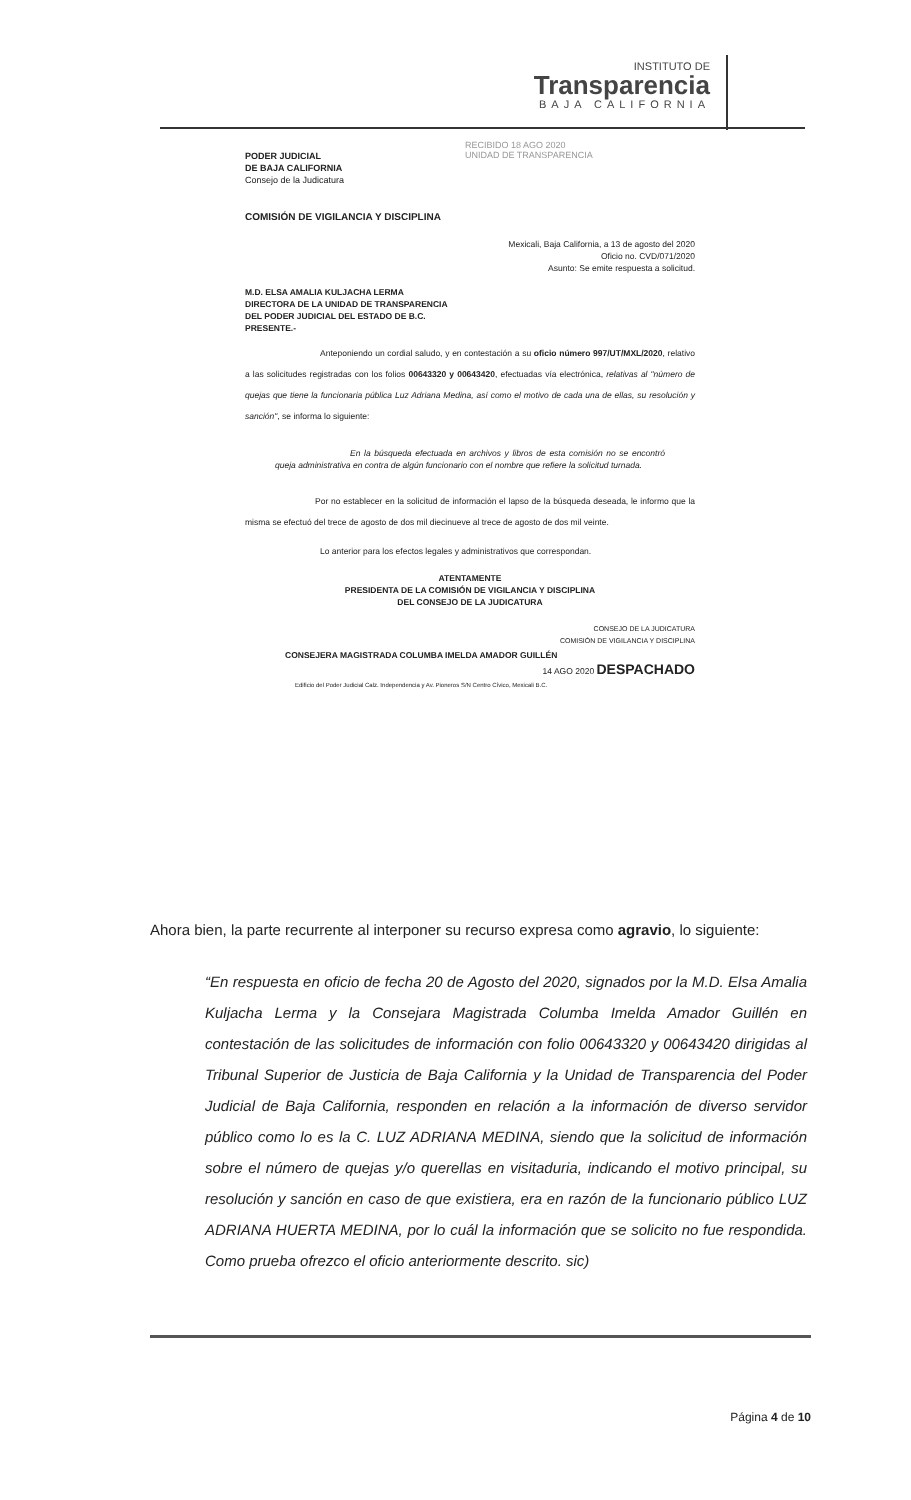INSTITUTO DE
Transparencia
BAJA CALIFORNIA
PODER JUDICIAL
DE BAJA CALIFORNIA
Consejo de la Judicatura
COMISIÓN DE VIGILANCIA Y DISCIPLINA
Mexicali, Baja California, a 13 de agosto del 2020
Oficio no. CVD/071/2020
Asunto: Se emite respuesta a solicitud.
M.D. ELSA AMALIA KULJACHA LERMA
DIRECTORA DE LA UNIDAD DE TRANSPARENCIA
DEL PODER JUDICIAL DEL ESTADO DE B.C.
PRESENTE.-
Anteponiendo un cordial saludo, y en contestación a su oficio número 997/UT/MXL/2020, relativo a las solicitudes registradas con los folios 00643320 y 00643420, efectuadas vía electrónica, relativas al "número de quejas que tiene la funcionaria pública Luz Adriana Medina, así como el motivo de cada una de ellas, su resolución y sanción", se informa lo siguiente:
En la búsqueda efectuada en archivos y libros de esta comisión no se encontró queja administrativa en contra de algún funcionario con el nombre que refiere la solicitud turnada.
Por no establecer en la solicitud de información el lapso de la búsqueda deseada, le informo que la misma se efectuó del trece de agosto de dos mil diecinueve al trece de agosto de dos mil veinte.
Lo anterior para los efectos legales y administrativos que correspondan.
ATENTAMENTE
PRESIDENTA DE LA COMISIÓN DE VIGILANCIA Y DISCIPLINA
DEL CONSEJO DE LA JUDICATURA
CONSEJO DE LA JUDICATURA
COMISIÓN DE VIGILANCIA Y DISCIPLINA
CONSEJERA MAGISTRADA COLUMBA IMELDA AMADOR GUILLÉN
14 AGO 2020 DESPACHADO
Edificio del Poder Judicial Calz. Independencia y Av. Pioneros S/N Centro Cívico, Mexicali B.C.
RECIBIDO 18 AGO 2020
UNIDAD DE TRANSPARENCIA
Ahora bien, la parte recurrente al interponer su recurso expresa como agravio, lo siguiente:
“En respuesta en oficio de fecha 20 de Agosto del 2020, signados por la M.D. Elsa Amalia Kuljacha Lerma y la Consejara Magistrada Columba Imelda Amador Guillén en contestación de las solicitudes de información con folio 00643320 y 00643420 dirigidas al Tribunal Superior de Justicia de Baja California y la Unidad de Transparencia del Poder Judicial de Baja California, responden en relación a la información de diverso servidor público como lo es la C. LUZ ADRIANA MEDINA, siendo que la solicitud de información sobre el número de quejas y/o querellas en visitaduria, indicando el motivo principal, su resolución y sanción en caso de que existiera, era en razón de la funcionario público LUZ ADRIANA HUERTA MEDINA, por lo cuál la información que se solicito no fue respondida. Como prueba ofrezco el oficio anteriormente descrito. sic)
Página 4 de 10